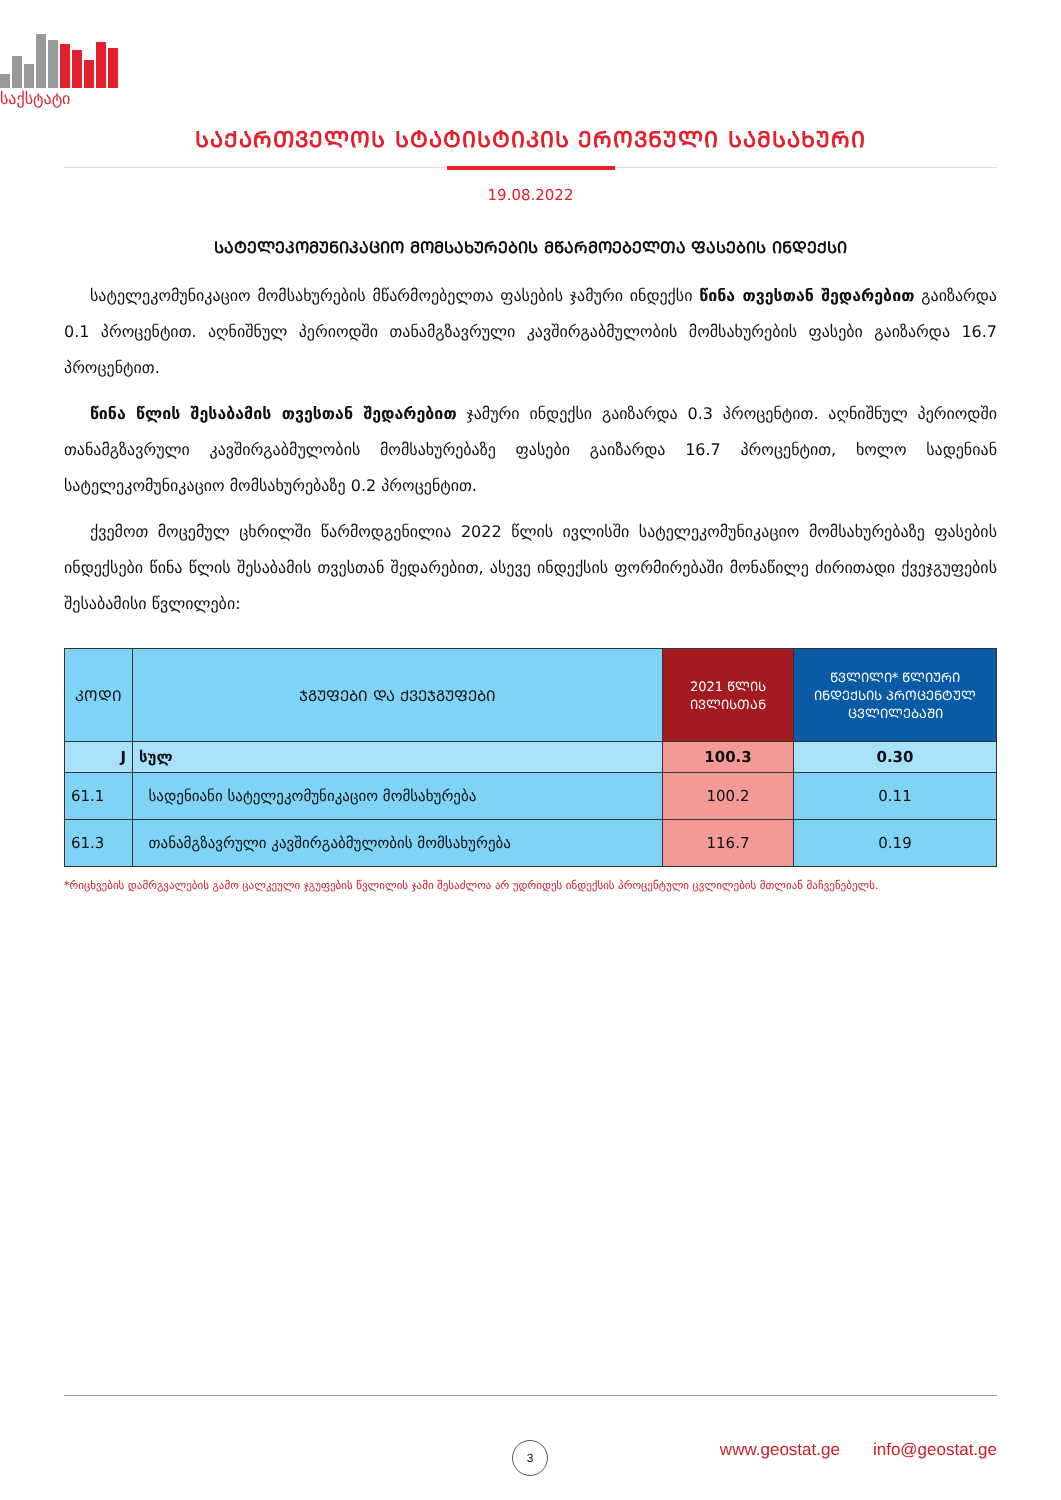საქსტატი
ᲡᲐᲥᲐᲠᲗᲕᲔᲚᲝᲡ ᲡᲢᲐᲢᲘᲡᲢᲘᲙᲘᲡ ᲔᲠᲝᲕᲜᲣᲚᲘ ᲡᲐᲛᲡᲐᲮᲣᲠᲘ
19.08.2022
ᲡᲐᲢᲔᲚᲔᲙᲝᲛᲣᲜᲘᲙᲐᲪᲘᲝ ᲛᲝᲛᲡᲐᲮᲣᲠᲔᲑᲘᲡ ᲛᲬᲐᲠᲛᲝᲔᲑᲔᲚᲗᲐ ᲤᲐᲡᲔᲑᲘᲡ ᲘᲜᲓᲔᲥᲡᲘ
სატელეკომუნიკაციო მომსახურების მწარმოებელთა ფასების ჯამური ინდექსი წინა თვესთან შედარებით გაიზარდა 0.1 პროცენტით. აღნიშნულ პერიოდში თანამგზავრული კავშირგაბმულობის მომსახურების ფასები გაიზარდა 16.7 პროცენტით.
წინა წლის შესაბამის თვესთან შედარებით ჯამური ინდექსი გაიზარდა 0.3 პროცენტით. აღნიშნულ პერიოდში თანამგზავრული კავშირგაბმულობის მომსახურებაზე ფასები გაიზარდა 16.7 პროცენტით, ხოლო სადენიან სატელეკომუნიკაციო მომსახურებაზე 0.2 პროცენტით.
ქვემოთ მოცემულ ცხრილში წარმოდგენილია 2022 წლის ივლისში სატელეკომუნიკაციო მომსახურებაზე ფასების ინდექსები წინა წლის შესაბამის თვესთან შედარებით, ასევე ინდექსის ფორმირებაში მონაწილე ძირითადი ქვეჯგუფების შესაბამისი წვლილები:
| ᲙᲝᲓᲘ | ᲯᲒᲣᲤᲔᲑᲘ ᲓᲐ ᲥᲕᲔᲯᲒᲣᲤᲔᲑᲘ | 2021 ᲬᲚᲘᲡ ᲘᲕᲚᲘᲡᲗᲐᲜ | ᲬᲕᲚᲘᲚᲘ* ᲬᲚᲘᲣᲠᲘ ᲘᲜᲓᲔᲥᲡᲘᲡ ᲞᲠᲝᲪᲔᲜᲢᲣᲚ ᲪᲕᲚᲘᲚᲔᲑᲐᲨᲘ |
| --- | --- | --- | --- |
| J | სულ | 100.3 | 0.30 |
| 61.1 | სადენიანი სატელეკომუნიკაციო მომსახურება | 100.2 | 0.11 |
| 61.3 | თანამგზავრული კავშირგაბმულობის მომსახურება | 116.7 | 0.19 |
*რიცხვების დამრგვალების გამო ცალკეული ჯგუფების წვლილის ჯამი შესაძლოა არ უდრიდეს ინდექსის პროცენტული ცვლილების მთლიან მაჩვენებელს.
3
www.geostat.ge info@geostat.ge